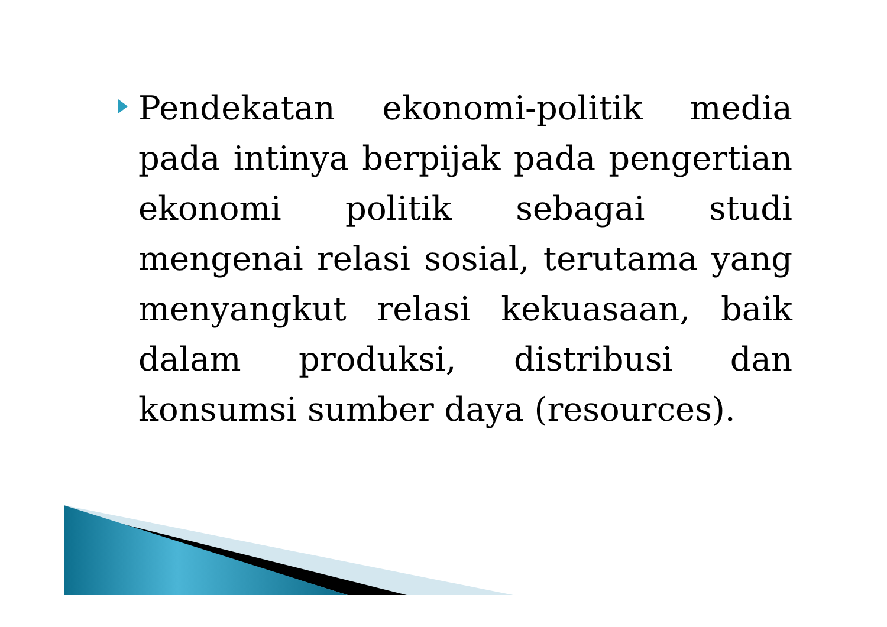Pendekatan ekonomi-politik media pada intinya berpijak pada pengertian ekonomi politik sebagai studi mengenai relasi sosial, terutama yang menyangkut relasi kekuasaan, baik dalam produksi, distribusi dan konsumsi sumber daya (resources).